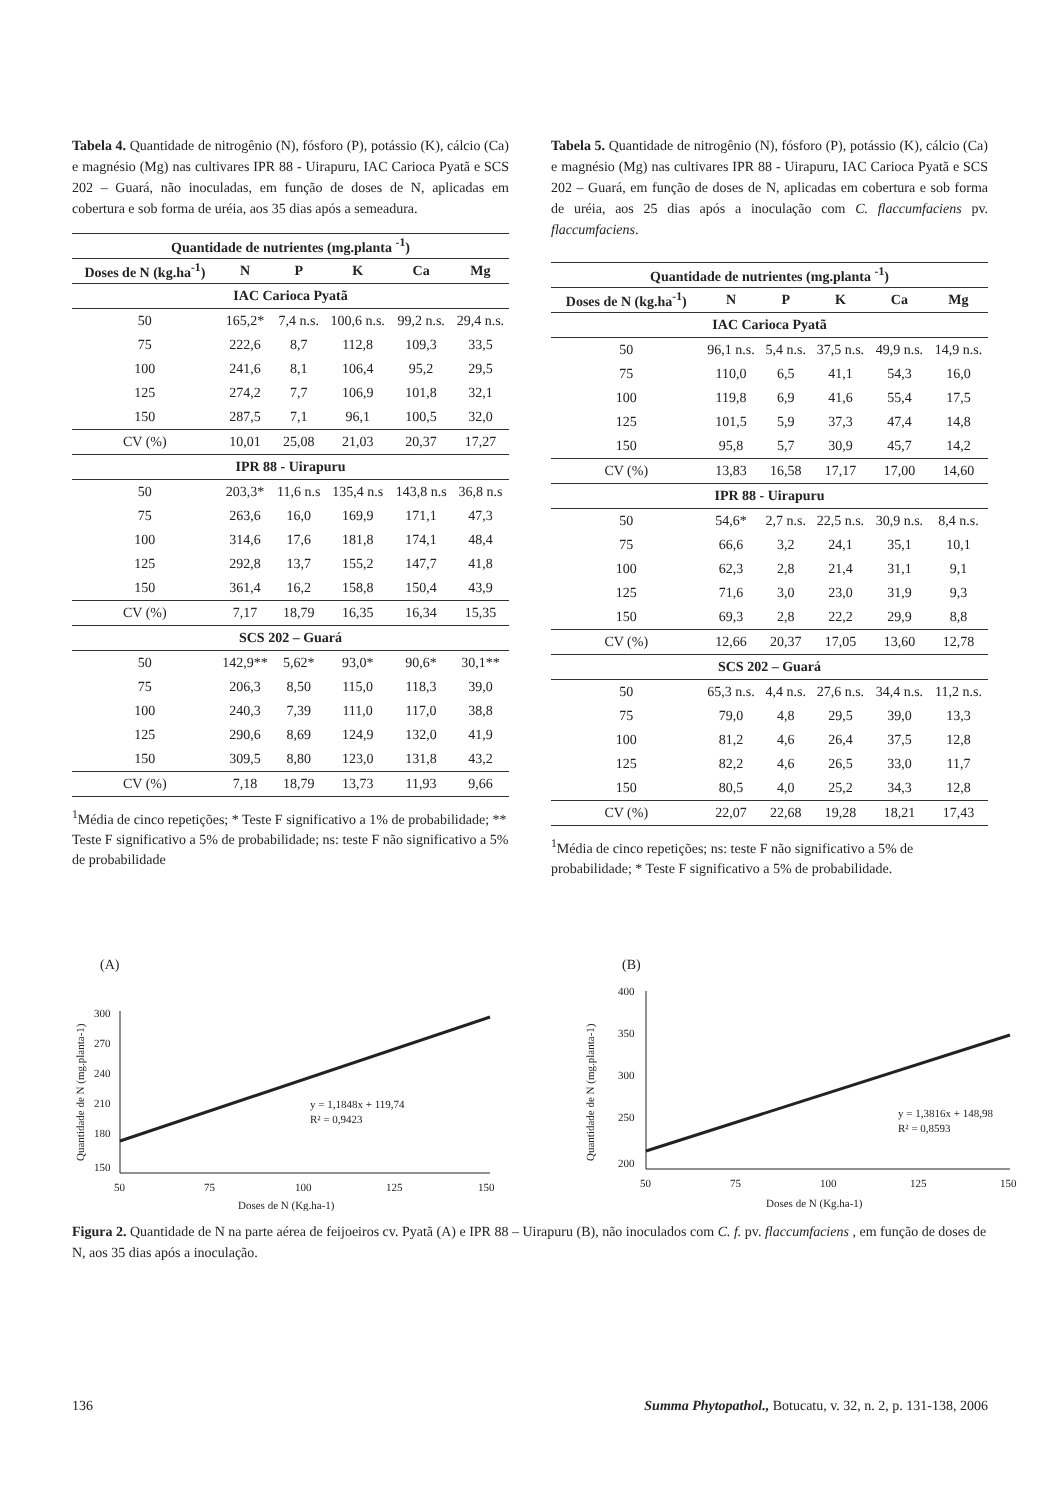Tabela 4. Quantidade de nitrogênio (N), fósforo (P), potássio (K), cálcio (Ca) e magnésio (Mg) nas cultivares IPR 88 - Uirapuru, IAC Carioca Pyatã e SCS 202 – Guará, não inoculadas, em função de doses de N, aplicadas em cobertura e sob forma de uréia, aos 35 dias após a semeadura.
| Quantidade de nutrientes (mg.planta <sup>-1</sup>) | | | | | |
| --- | --- | --- | --- | --- | --- |
| Doses de N (kg.ha<sup>-1</sup>) | N | P | K | Ca | Mg |
| IAC Carioca Pyatã | | | | | |
| 50 | 165,2* | 7,4 n.s. | 100,6 n.s. | 99,2 n.s. | 29,4 n.s. |
| 75 | 222,6 | 8,7 | 112,8 | 109,3 | 33,5 |
| 100 | 241,6 | 8,1 | 106,4 | 95,2 | 29,5 |
| 125 | 274,2 | 7,7 | 106,9 | 101,8 | 32,1 |
| 150 | 287,5 | 7,1 | 96,1 | 100,5 | 32,0 |
| CV (%) | 10,01 | 25,08 | 21,03 | 20,37 | 17,27 |
| IPR 88 - Uirapuru | | | | | |
| 50 | 203,3* | 11,6 n.s | 135,4 n.s | 143,8 n.s | 36,8 n.s |
| 75 | 263,6 | 16,0 | 169,9 | 171,1 | 47,3 |
| 100 | 314,6 | 17,6 | 181,8 | 174,1 | 48,4 |
| 125 | 292,8 | 13,7 | 155,2 | 147,7 | 41,8 |
| 150 | 361,4 | 16,2 | 158,8 | 150,4 | 43,9 |
| CV (%) | 7,17 | 18,79 | 16,35 | 16,34 | 15,35 |
| SCS 202 – Guará | | | | | |
| 50 | 142,9** | 5,62* | 93,0* | 90,6* | 30,1** |
| 75 | 206,3 | 8,50 | 115,0 | 118,3 | 39,0 |
| 100 | 240,3 | 7,39 | 111,0 | 117,0 | 38,8 |
| 125 | 290,6 | 8,69 | 124,9 | 132,0 | 41,9 |
| 150 | 309,5 | 8,80 | 123,0 | 131,8 | 43,2 |
| CV (%) | 7,18 | 18,79 | 13,73 | 11,93 | 9,66 |
<sup>1</sup> Média de cinco repetições; * Teste F significativo a 1% de probabilidade; ** Teste F significativo a 5% de probabilidade; ns: teste F não significativo a 5% de probabilidade
Tabela 5. Quantidade de nitrogênio (N), fósforo (P), potássio (K), cálcio (Ca) e magnésio (Mg) nas cultivares IPR 88 - Uirapuru, IAC Carioca Pyatã e SCS 202 – Guará, em função de doses de N, aplicadas em cobertura e sob forma de uréia, aos 25 dias após a inoculação com C. flaccumfaciens pv. flaccumfaciens.
| Quantidade de nutrientes (mg.planta <sup>-1</sup>) | | | | | |
| --- | --- | --- | --- | --- | --- |
| Doses de N (kg.ha<sup>-1</sup>) | N | P | K | Ca | Mg |
| IAC Carioca Pyatã | | | | | |
| 50 | 96,1 n.s. | 5,4 n.s. | 37,5 n.s. | 49,9 n.s. | 14,9 n.s. |
| 75 | 110,0 | 6,5 | 41,1 | 54,3 | 16,0 |
| 100 | 119,8 | 6,9 | 41,6 | 55,4 | 17,5 |
| 125 | 101,5 | 5,9 | 37,3 | 47,4 | 14,8 |
| 150 | 95,8 | 5,7 | 30,9 | 45,7 | 14,2 |
| CV (%) | 13,83 | 16,58 | 17,17 | 17,00 | 14,60 |
| IPR 88 - Uirapuru | | | | | |
| 50 | 54,6* | 2,7 n.s. | 22,5 n.s. | 30,9 n.s. | 8,4 n.s. |
| 75 | 66,6 | 3,2 | 24,1 | 35,1 | 10,1 |
| 100 | 62,3 | 2,8 | 21,4 | 31,1 | 9,1 |
| 125 | 71,6 | 3,0 | 23,0 | 31,9 | 9,3 |
| 150 | 69,3 | 2,8 | 22,2 | 29,9 | 8,8 |
| CV (%) | 12,66 | 20,37 | 17,05 | 13,60 | 12,78 |
| SCS 202 – Guará | | | | | |
| 50 | 65,3 n.s. | 4,4 n.s. | 27,6 n.s. | 34,4 n.s. | 11,2 n.s. |
| 75 | 79,0 | 4,8 | 29,5 | 39,0 | 13,3 |
| 100 | 81,2 | 4,6 | 26,4 | 37,5 | 12,8 |
| 125 | 82,2 | 4,6 | 26,5 | 33,0 | 11,7 |
| 150 | 80,5 | 4,0 | 25,2 | 34,3 | 12,8 |
| CV (%) | 22,07 | 22,68 | 19,28 | 18,21 | 17,43 |
<sup>1</sup> Média de cinco repetições; ns: teste F não significativo a 5% de probabilidade; * Teste F significativo a 5% de probabilidade.
(A)
Quantidade de N (mg.planta-1)
300
270
240
210
180
150
50
75
100
125
150
y = 1,1848x + 119,74
R² = 0,9423
Doses de N (Kg.ha-1)
(B)
Quantidade de N (mg.planta-1)
400
350
300
250
200
50
75
100
125
150
y = 1,3816x + 148,98
R² = 0,8593
Doses de N (Kg.ha-1)
Figura 2. Quantidade de N na parte aérea de feijoeiros cv. Pyatã (A) e IPR 88 – Uirapuru (B), não inoculados com C. f. pv. flaccumfaciens , em função de doses de N, aos 35 dias após a inoculação.
136 Summa Phytopathol., Botucatu, v. 32, n. 2, p. 131-138, 2006